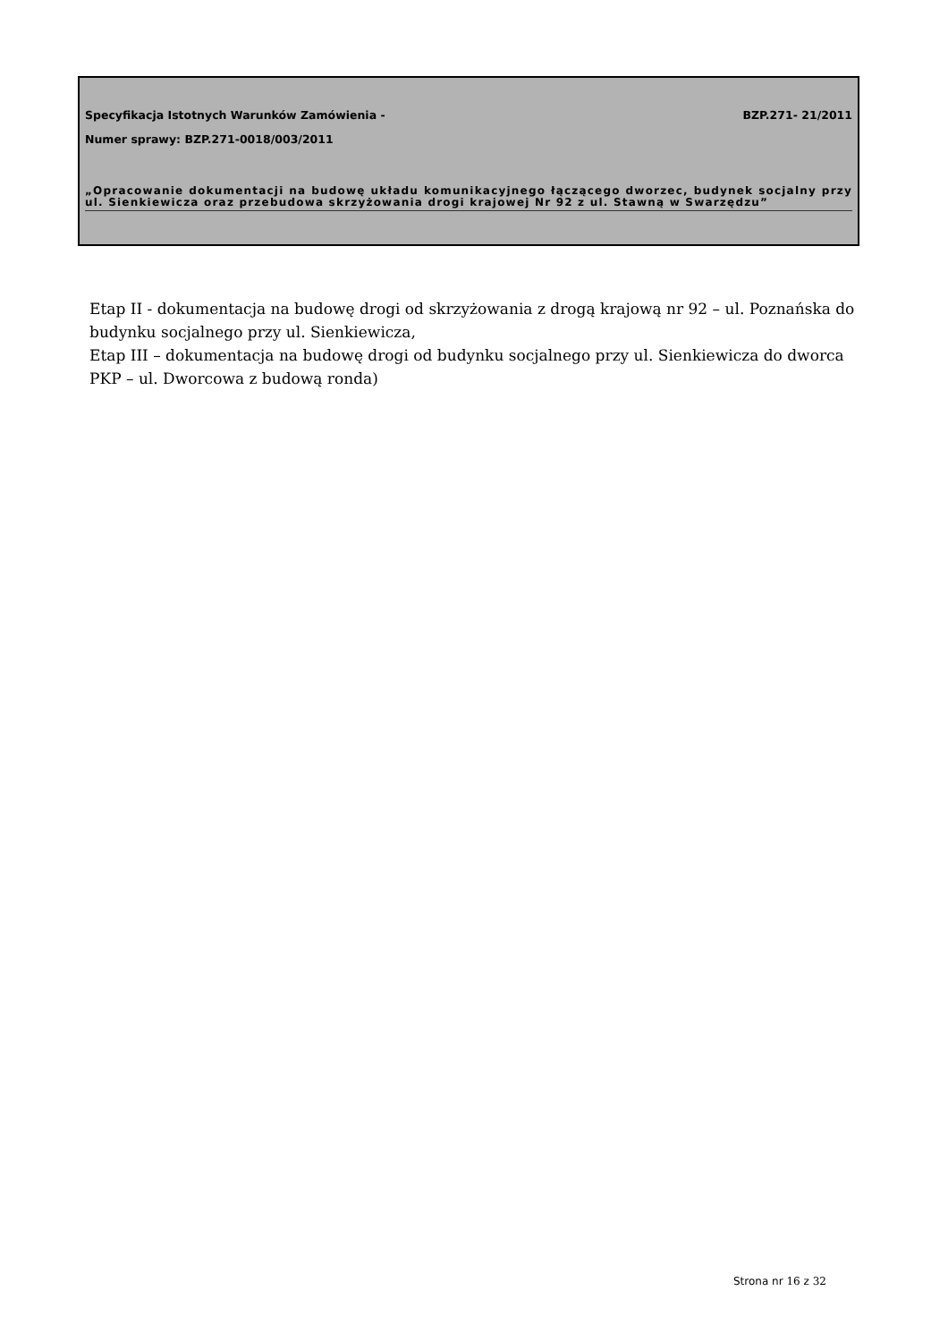Specyfikacja Istotnych Warunków Zamówienia - BZP.271- 21/2011
Numer sprawy: BZP.271-0018/003/2011
„Opracowanie dokumentacji na budowę układu komunikacyjnego łączącego dworzec, budynek socjalny przy ul. Sienkiewicza oraz przebudowa skrzyżowania drogi krajowej Nr 92 z ul. Stawną w Swarzędzu”
Etap II - dokumentacja na budowę drogi od skrzyżowania z drogą krajową nr 92 – ul. Poznańska do budynku socjalnego przy ul. Sienkiewicza,
Etap III – dokumentacja na budowę drogi od budynku socjalnego przy ul. Sienkiewicza do dworca PKP – ul. Dworcowa z budową ronda)
Strona nr 16 z 32